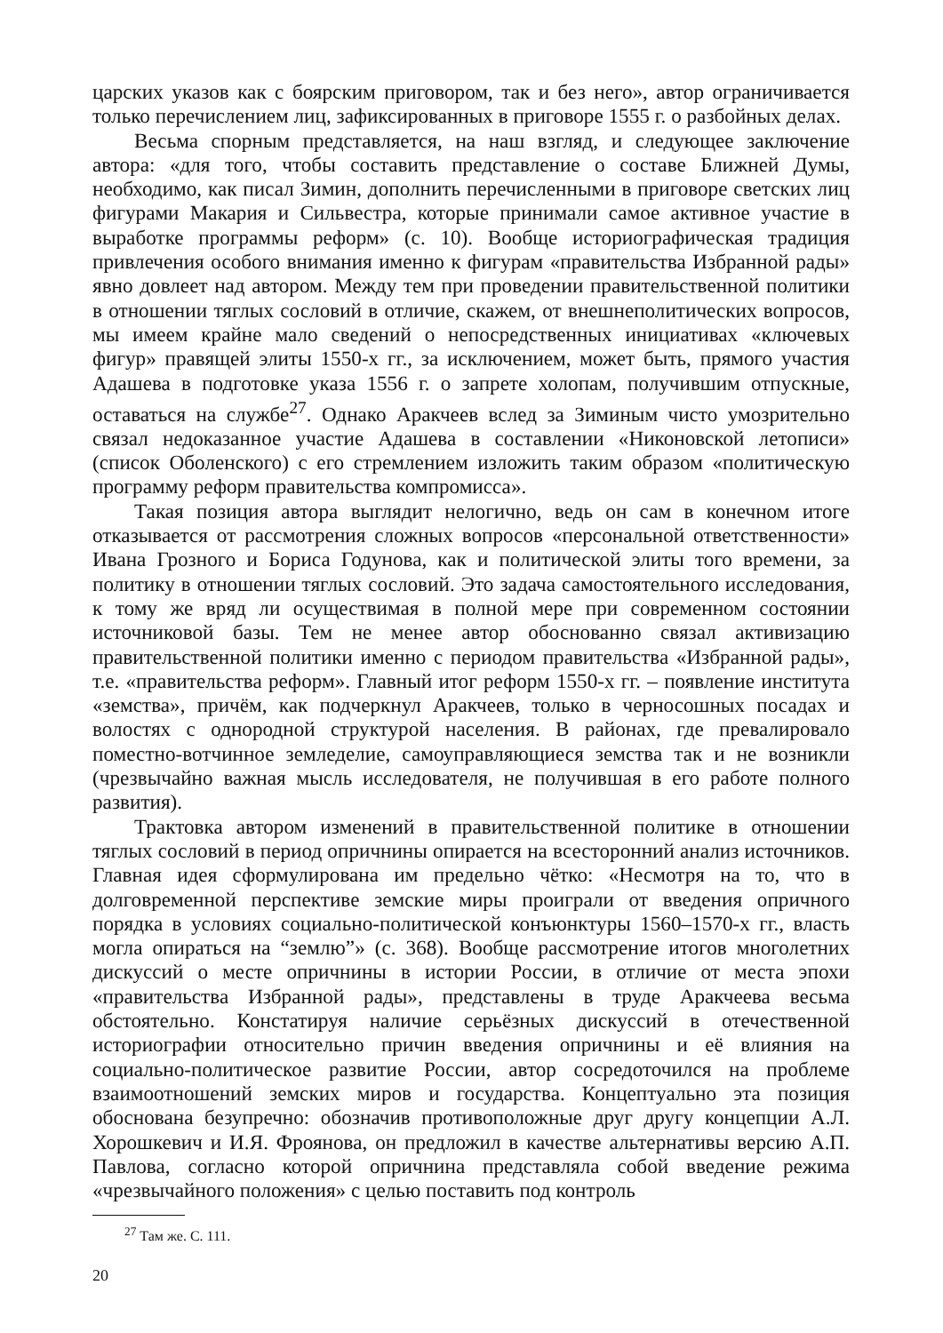царских указов как с боярским приговором, так и без него», автор ограничивается только перечислением лиц, зафиксированных в приговоре 1555 г. о разбойных делах.
Весьма спорным представляется, на наш взгляд, и следующее заключение автора: «для того, чтобы составить представление о составе Ближней Думы, необходимо, как писал Зимин, дополнить перечисленными в приговоре светских лиц фигурами Макария и Сильвестра, которые принимали самое активное участие в выработке программы реформ» (с. 10). Вообще историографическая традиция привлечения особого внимания именно к фигурам «правительства Избранной рады» явно довлеет над автором. Между тем при проведении правительственной политики в отношении тяглых сословий в отличие, скажем, от внешнеполитических вопросов, мы имеем крайне мало сведений о непосредственных инициативах «ключевых фигур» правящей элиты 1550-х гг., за исключением, может быть, прямого участия Адашева в подготовке указа 1556 г. о запрете холопам, получившим отпускные, оставаться на службе<sup>27</sup>. Однако Аракчеев вслед за Зиминым чисто умозрительно связал недоказанное участие Адашева в составлении «Никоновской летописи» (список Оболенского) с его стремлением изложить таким образом «политическую программу реформ правительства компромисса».
Такая позиция автора выглядит нелогично, ведь он сам в конечном итоге отказывается от рассмотрения сложных вопросов «персональной ответственности» Ивана Грозного и Бориса Годунова, как и политической элиты того времени, за политику в отношении тяглых сословий. Это задача самостоятельного исследования, к тому же вряд ли осуществимая в полной мере при современном состоянии источниковой базы. Тем не менее автор обоснованно связал активизацию правительственной политики именно с периодом правительства «Избранной рады», т.е. «правительства реформ». Главный итог реформ 1550-х гг. – появление института «земства», причём, как подчеркнул Аракчеев, только в черносошных посадах и волостях с однородной структурой населения. В районах, где превалировало поместно-вотчинное земледелие, самоуправляющиеся земства так и не возникли (чрезвычайно важная мысль исследователя, не получившая в его работе полного развития).
Трактовка автором изменений в правительственной политике в отношении тяглых сословий в период опричнины опирается на всесторонний анализ источников. Главная идея сформулирована им предельно чётко: «Несмотря на то, что в долговременной перспективе земские миры проиграли от введения опричного порядка в условиях социально-политической конъюнктуры 1560–1570-х гг., власть могла опираться на “землю”» (с. 368). Вообще рассмотрение итогов многолетних дискуссий о месте опричнины в истории России, в отличие от места эпохи «правительства Избранной рады», представлены в труде Аракчеева весьма обстоятельно. Констатируя наличие серьёзных дискуссий в отечественной историографии относительно причин введения опричнины и её влияния на социально-политическое развитие России, автор сосредоточился на проблеме взаимоотношений земских миров и государства. Концептуально эта позиция обоснована безупречно: обозначив противоположные друг другу концепции А.Л. Хорошкевич и И.Я. Фроянова, он предложил в качестве альтернативы версию А.П. Павлова, согласно которой опричнина представляла собой введение режима «чрезвычайного положения» с целью поставить под контроль
<sup>27</sup> Там же. С. 111.
20